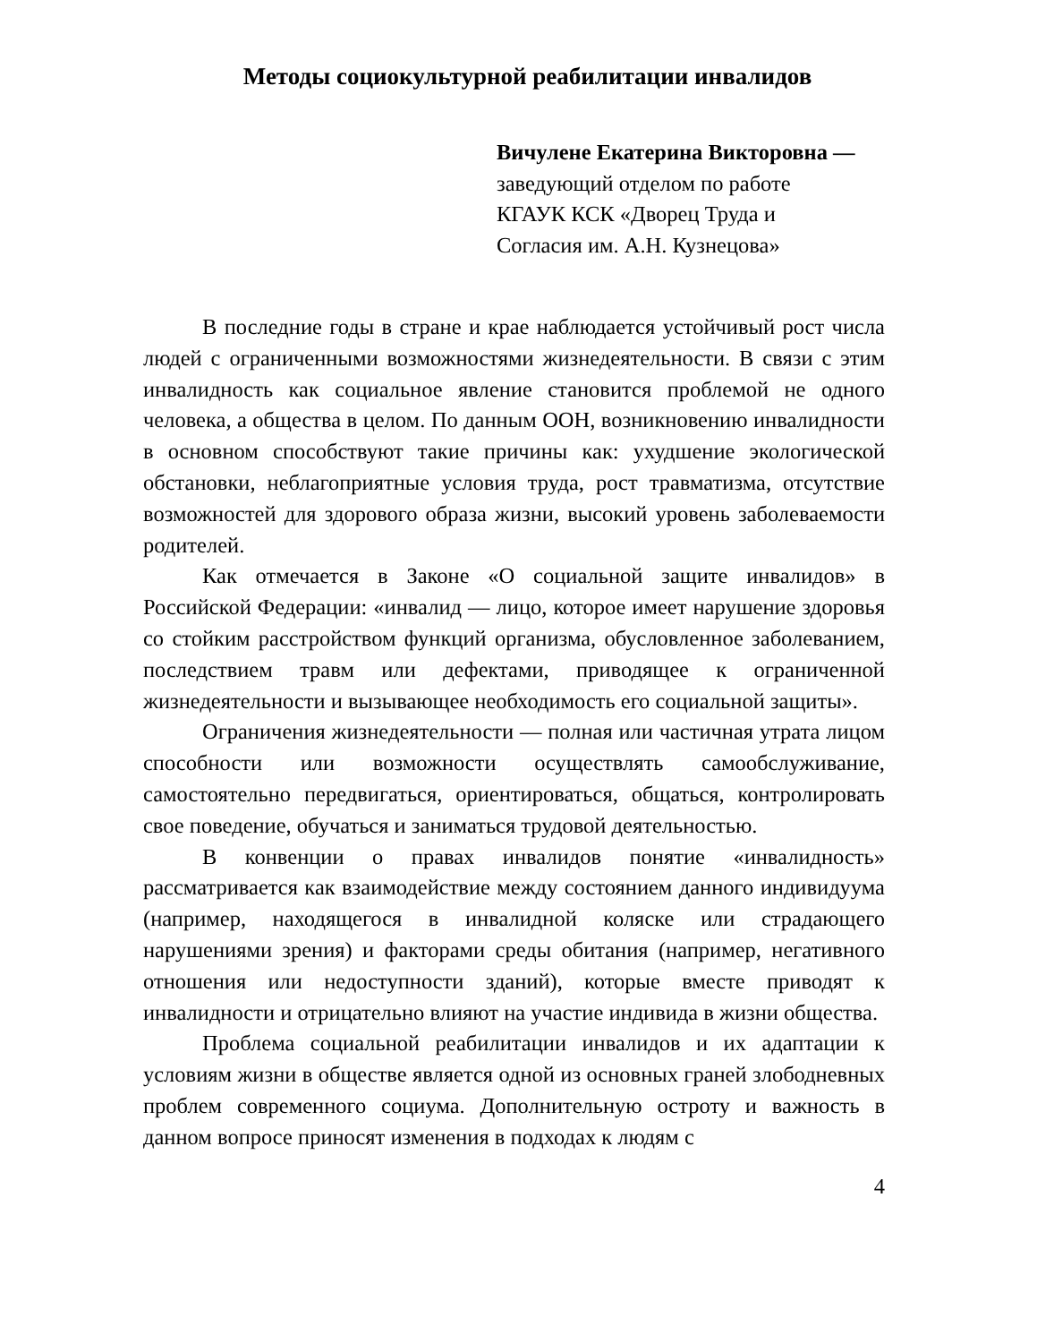Методы социокультурной реабилитации инвалидов
Вичулене Екатерина Викторовна —
заведующий отделом по работе
КГАУК КСК «Дворец Труда и
Согласия им. А.Н. Кузнецова»
В последние годы в стране и крае наблюдается устойчивый рост числа людей с ограниченными возможностями жизнедеятельности. В связи с этим инвалидность как социальное явление становится проблемой не одного человека, а общества в целом. По данным ООН, возникновению инвалидности в основном способствуют такие причины как: ухудшение экологической обстановки, неблагоприятные условия труда, рост травматизма, отсутствие возможностей для здорового образа жизни, высокий уровень заболеваемости родителей.
Как отмечается в Законе «О социальной защите инвалидов» в Российской Федерации: «инвалид — лицо, которое имеет нарушение здоровья со стойким расстройством функций организма, обусловленное заболеванием, последствием травм или дефектами, приводящее к ограниченной жизнедеятельности и вызывающее необходимость его социальной защиты».
Ограничения жизнедеятельности — полная или частичная утрата лицом способности или возможности осуществлять самообслуживание, самостоятельно передвигаться, ориентироваться, общаться, контролировать свое поведение, обучаться и заниматься трудовой деятельностью.
В конвенции о правах инвалидов понятие «инвалидность» рассматривается как взаимодействие между состоянием данного индивидуума (например, находящегося в инвалидной коляске или страдающего нарушениями зрения) и факторами среды обитания (например, негативного отношения или недоступности зданий), которые вместе приводят к инвалидности и отрицательно влияют на участие индивида в жизни общества.
Проблема социальной реабилитации инвалидов и их адаптации к условиям жизни в обществе является одной из основных граней злободневных проблем современного социума. Дополнительную остроту и важность в данном вопросе приносят изменения в подходах к людям с
4